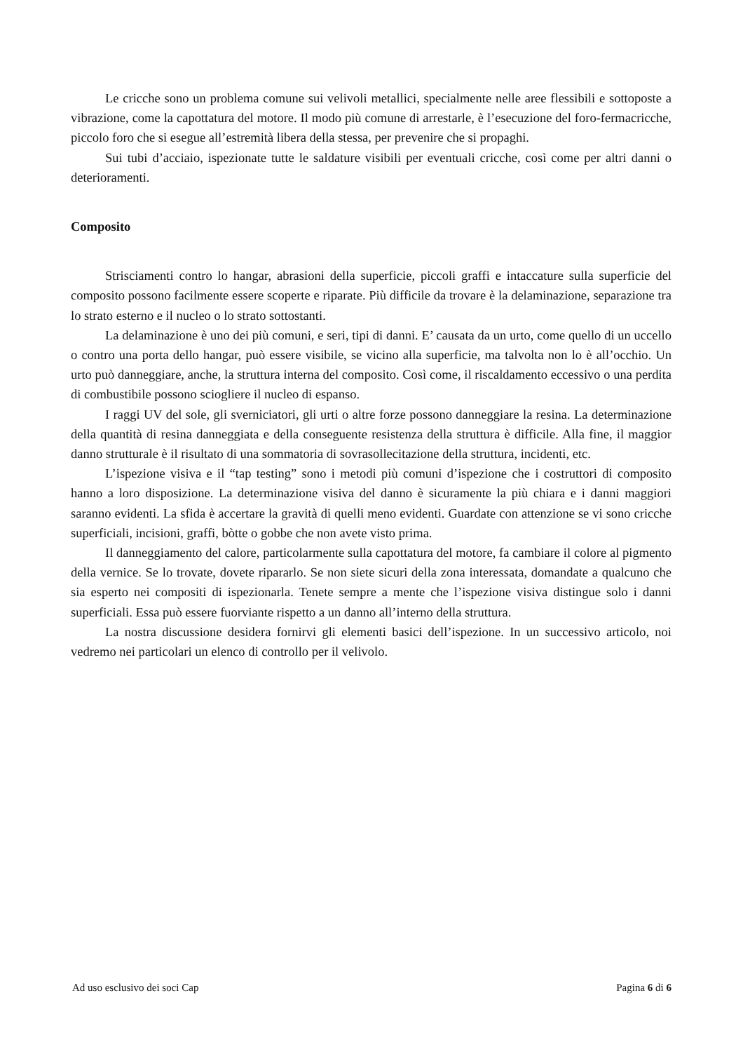Le cricche sono un problema comune sui velivoli metallici, specialmente nelle aree flessibili e sottoposte a vibrazione, come la capottatura del motore. Il modo più comune di arrestarle, è l’esecuzione del foro-fermacricche, piccolo foro che si esegue all’estremità libera della stessa, per prevenire che si propaghi.
Sui tubi d’acciaio, ispezionate tutte le saldature visibili per eventuali cricche, così come per altri danni o deterioramenti.
Composito
Strisciamenti contro lo hangar, abrasioni della superficie, piccoli graffi e intaccature sulla superficie del composito possono facilmente essere scoperte e riparate. Più difficile da trovare è la delaminazione, separazione tra lo strato esterno e il nucleo o lo strato sottostanti.
La delaminazione è uno dei più comuni, e seri, tipi di danni. E’ causata da un urto, come quello di un uccello o contro una porta dello hangar, può essere visibile, se vicino alla superficie, ma talvolta non lo è all’occhio. Un urto può danneggiare, anche, la struttura interna del composito. Così come, il riscaldamento eccessivo o una perdita di combustibile possono sciogliere il nucleo di espanso.
I raggi UV del sole, gli sverniciatori, gli urti o altre forze possono danneggiare la resina. La determinazione della quantità di resina danneggiata e della conseguente resistenza della struttura è difficile. Alla fine, il maggior danno strutturale è il risultato di una sommatoria di sovrasollecitazione della struttura, incidenti, etc.
L’ispezione visiva e il “tap testing” sono i metodi più comuni d’ispezione che i costruttori di composito hanno a loro disposizione. La determinazione visiva del danno è sicuramente la più chiara e i danni maggiori saranno evidenti. La sfida è accertare la gravità di quelli meno evidenti. Guardate con attenzione se vi sono cricche superficiali, incisioni, graffi, bòtte o gobbe che non avete visto prima.
Il danneggiamento del calore, particolarmente sulla capottatura del motore, fa cambiare il colore al pigmento della vernice. Se lo trovate, dovete ripararlo. Se non siete sicuri della zona interessata, domandate a qualcuno che sia esperto nei compositi di ispezionarla. Tenete sempre a mente che l’ispezione visiva distingue solo i danni superficiali. Essa può essere fuorviante rispetto a un danno all’interno della struttura.
La nostra discussione desidera fornirvi gli elementi basici dell’ispezione. In un successivo articolo, noi vedremo nei particolari un elenco di controllo per il velivolo.
Ad uso esclusivo dei soci Cap Pagina 6 di 6